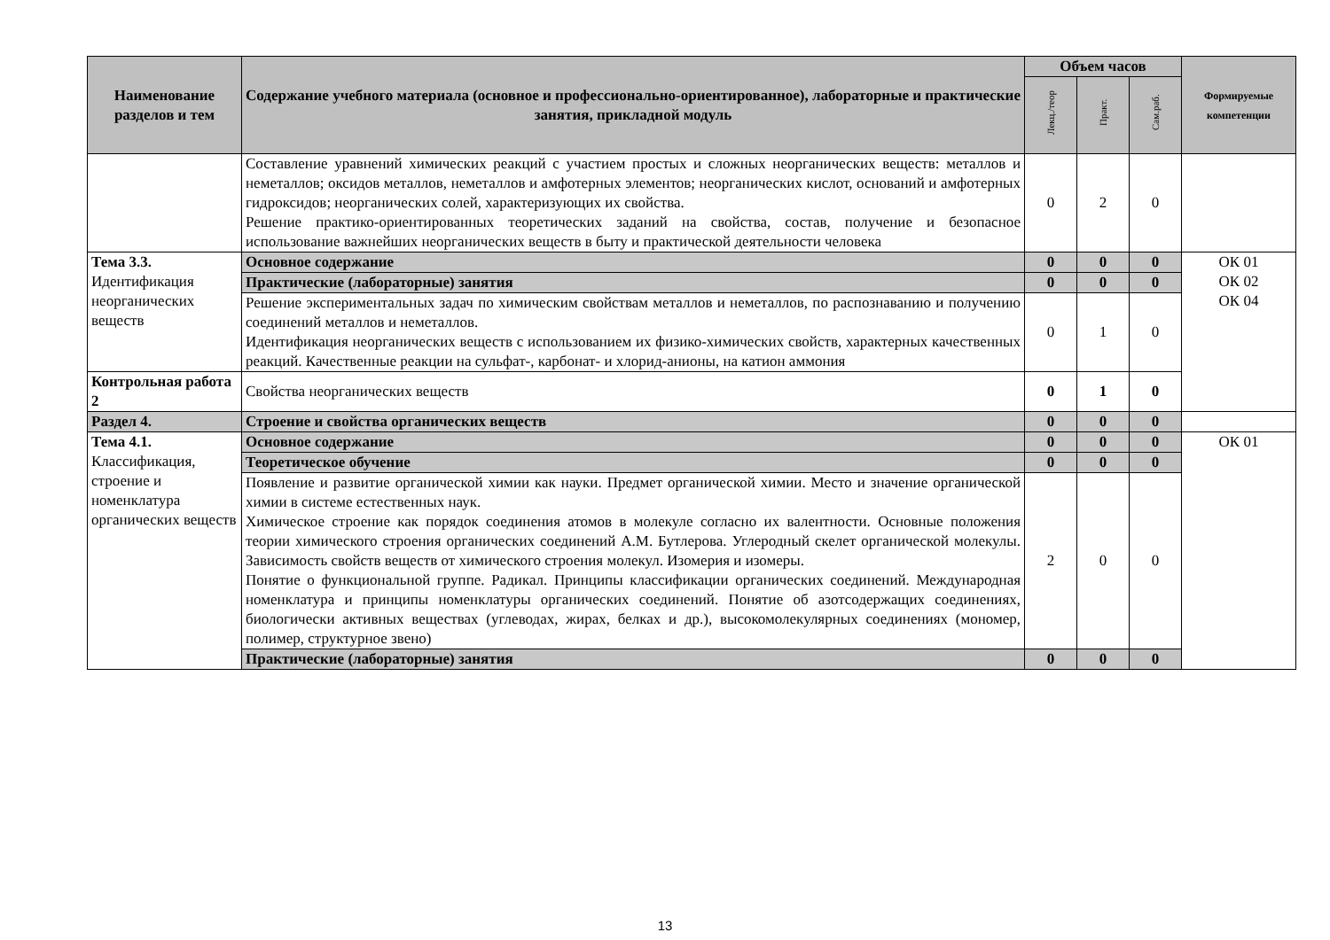| Наименование разделов и тем | Содержание учебного материала (основное и профессионально-ориентированное), лабораторные и практические занятия, прикладной модуль | Объем часов | | | Формируемые компетенции |
| --- | --- | --- | --- | --- | --- |
| | | Лекц./теор | Практ. | Сам.раб. | |
| | Составление уравнений химических реакций с участием простых и сложных неорганических веществ: металлов и неметаллов; оксидов металлов, неметаллов и амфотерных элементов; неорганических кислот, оснований и амфотерных гидроксидов; неорганических солей, характеризующих их свойства. Решение практико-ориентированных теоретических заданий на свойства, состав, получение и безопасное использование важнейших неорганических веществ в быту и практической деятельности человека | 0 | 2 | 0 | |
| Тема 3.3. Идентификация неорганических веществ | Основное содержание | 0 | 0 | 0 | ОК 01 ОК 02 ОК 04 |
| | Практические (лабораторные) занятия | 0 | 0 | 0 | |
| | Решение экспериментальных задач по химическим свойствам металлов и неметаллов, по распознаванию и получению соединений металлов и неметаллов. Идентификация неорганических веществ с использованием их физико-химических свойств, характерных качественных реакций. Качественные реакции на сульфат-, карбонат- и хлорид-анионы, на катион аммония | 0 | 1 | 0 | |
| Контрольная работа 2 | Свойства неорганических веществ | 0 | 1 | 0 | |
| Раздел 4. | Строение и свойства органических веществ | 0 | 0 | 0 | |
| Тема 4.1. Классификация, строение и номенклатура органических веществ | Основное содержание | 0 | 0 | 0 | ОК 01 |
| | Теоретическое обучение | 0 | 0 | 0 | |
| | Появление и развитие органической химии как науки. Предмет органической химии. Место и значение органической химии в системе естественных наук. Химическое строение как порядок соединения атомов в молекуле согласно их валентности. Основные положения теории химического строения органических соединений А.М. Бутлерова. Углеродный скелет органической молекулы. Зависимость свойств веществ от химического строения молекул. Изомерия и изомеры. Понятие о функциональной группе. Радикал. Принципы классификации органических соединений. Международная номенклатура и принципы номенклатуры органических соединений. Понятие об азотсодержащих соединениях, биологически активных веществах (углеводах, жирах, белках и др.), высокомолекулярных соединениях (мономер, полимер, структурное звено) | 2 | 0 | 0 | |
| | Практические (лабораторные) занятия | 0 | 0 | 0 | |
13